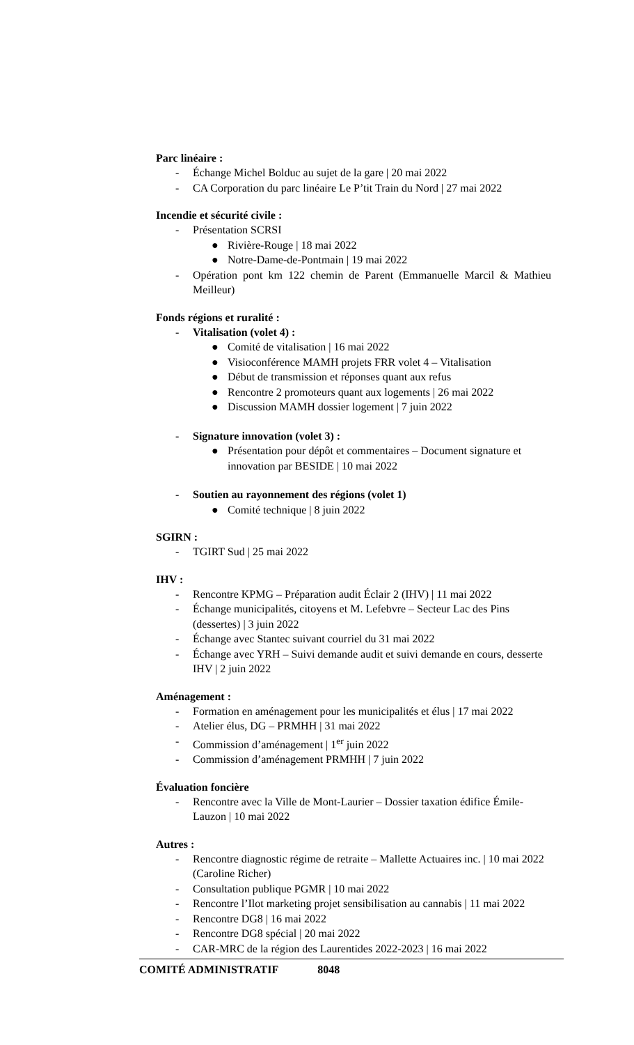Parc linéaire :
- Échange Michel Bolduc au sujet de la gare | 20 mai 2022
- CA Corporation du parc linéaire Le P’tit Train du Nord | 27 mai 2022
Incendie et sécurité civile :
- Présentation SCRSI
● Rivière-Rouge | 18 mai 2022
● Notre-Dame-de-Pontmain | 19 mai 2022
- Opération pont km 122 chemin de Parent (Emmanuelle Marcil & Mathieu Meilleur)
Fonds régions et ruralité :
- Vitalisation (volet 4) :
● Comité de vitalisation | 16 mai 2022
● Visioconférence MAMH projets FRR volet 4 – Vitalisation
● Début de transmission et réponses quant aux refus
● Rencontre 2 promoteurs quant aux logements | 26 mai 2022
● Discussion MAMH dossier logement | 7 juin 2022
- Signature innovation (volet 3) :
● Présentation pour dépôt et commentaires – Document signature et innovation par BESIDE | 10 mai 2022
- Soutien au rayonnement des régions (volet 1)
● Comité technique | 8 juin 2022
SGIRN :
- TGIRT Sud | 25 mai 2022
IHV :
- Rencontre KPMG – Préparation audit Éclair 2 (IHV) | 11 mai 2022
- Échange municipalités, citoyens et M. Lefebvre – Secteur Lac des Pins (dessertes) | 3 juin 2022
- Échange avec Stantec suivant courriel du 31 mai 2022
- Échange avec YRH – Suivi demande audit et suivi demande en cours, desserte IHV | 2 juin 2022
Aménagement :
- Formation en aménagement pour les municipalités et élus | 17 mai 2022
- Atelier élus, DG – PRMHH | 31 mai 2022
- Commission d’aménagement | 1<sup>er</sup> juin 2022
- Commission d’aménagement PRMHH | 7 juin 2022
Évaluation foncière
- Rencontre avec la Ville de Mont-Laurier – Dossier taxation édifice Émile-Lauzon | 10 mai 2022
Autres :
- Rencontre diagnostic régime de retraite – Mallette Actuaires inc. | 10 mai 2022 (Caroline Richer)
- Consultation publique PGMR | 10 mai 2022
- Rencontre l’Ilot marketing projet sensibilisation au cannabis | 11 mai 2022
- Rencontre DG8 | 16 mai 2022
- Rencontre DG8 spécial | 20 mai 2022
- CAR-MRC de la région des Laurentides 2022-2023 | 16 mai 2022
COMITÉ ADMINISTRATIF 8048